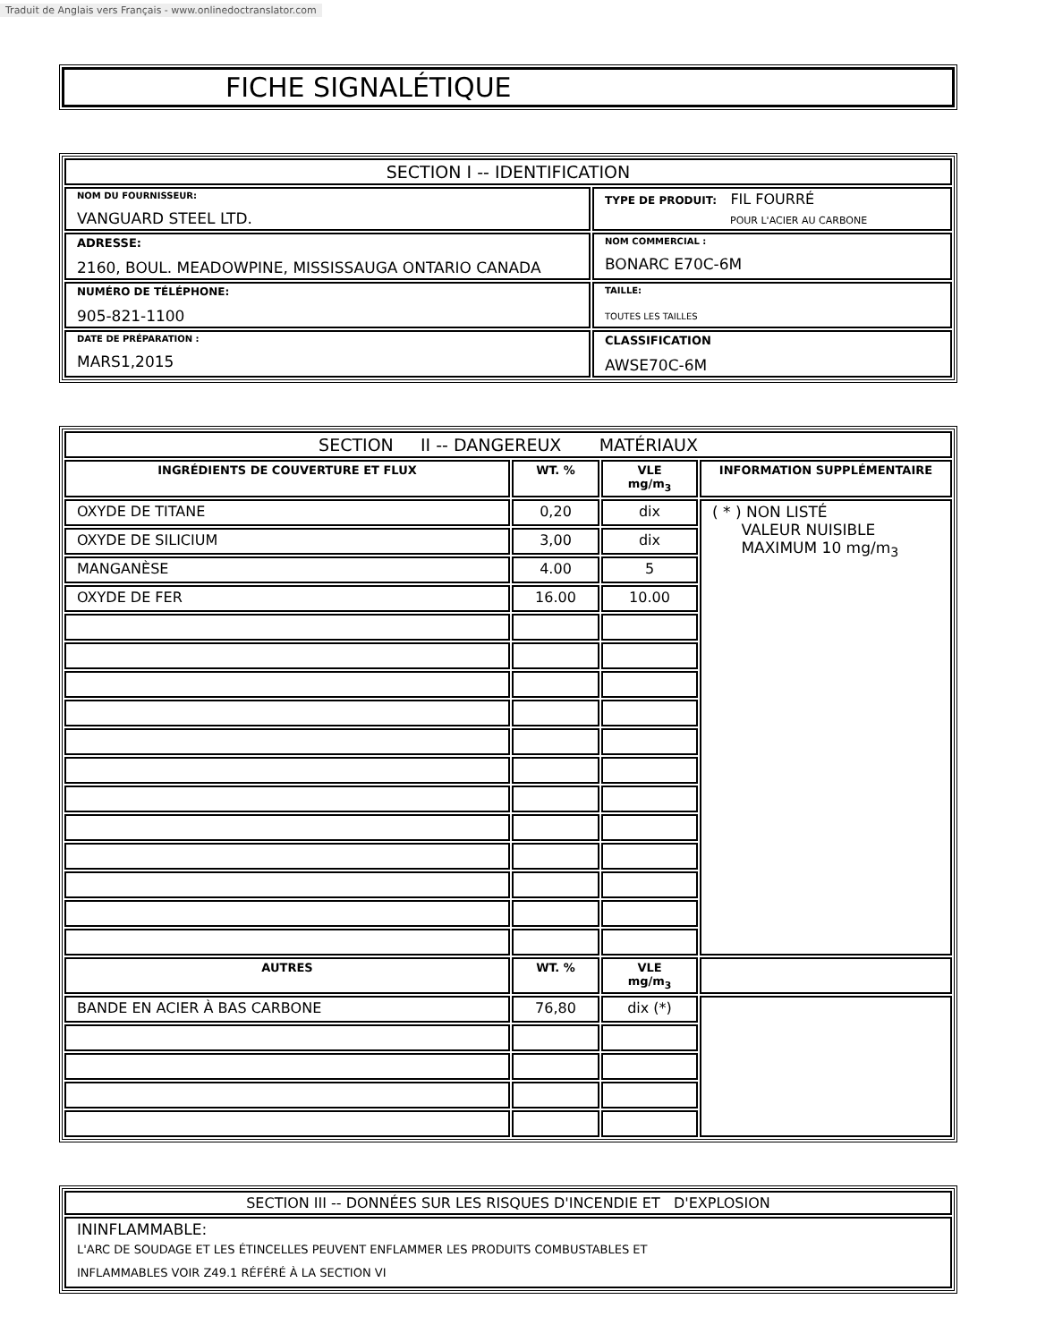Traduit de Anglais vers Français - www.onlinedoctranslator.com
FICHE SIGNALÉTIQUE
| SECTION I -- IDENTIFICATION | |
| --- | --- |
| NOM DU FOURNISSEUR: VANGUARD STEEL LTD. | TYPE DE PRODUIT: FIL FOURRÉ POUR L'ACIER AU CARBONE |
| ADRESSE: 2160, BOUL. MEADOWPINE, MISSISSAUGA ONTARIO CANADA | NOM COMMERCIAL : BONARC E70C-6M |
| NUMÉRO DE TÉLÉPHONE: 905-821-1100 | TAILLE: TOUTES LES TAILLES |
| DATE DE PRÉPARATION : MARS1,2015 | CLASSIFICATION AWSE70C-6M |
| SECTION II -- DANGEREUX MATÉRIAUX | | | |
| --- | --- | --- | --- |
| INGRÉDIENTS DE COUVERTURE ET FLUX | WT. % | VLE mg/m<sub>3</sub> | INFORMATION SUPPLÉMENTAIRE |
| OXYDE DE TITANE | 0,20 | dix | ( * ) NON LISTÉ VALEUR NUISIBLE MAXIMUM 10 mg/m<sub>3</sub> |
| OXYDE DE SILICIUM | 3,00 | dix | |
| MANGANÈSE | 4.00 | 5 | |
| OXYDE DE FER | 16.00 | 10.00 | |
| AUTRES | WT. % | VLE mg/m<sub>3</sub> | |
| BANDE EN ACIER À BAS CARBONE | 76,80 | dix (*) | |
| SECTION III -- DONNÉES SUR LES RISQUES D'INCENDIE ET D'EXPLOSION |
| --- |
| ININFLAMMABLE: L'ARC DE SOUDAGE ET LES ÉTINCELLES PEUVENT ENFLAMMER LES PRODUITS COMBUSTABLES ET INFLAMMABLES VOIR Z49.1 RÉFÉRÉ À LA SECTION VI |